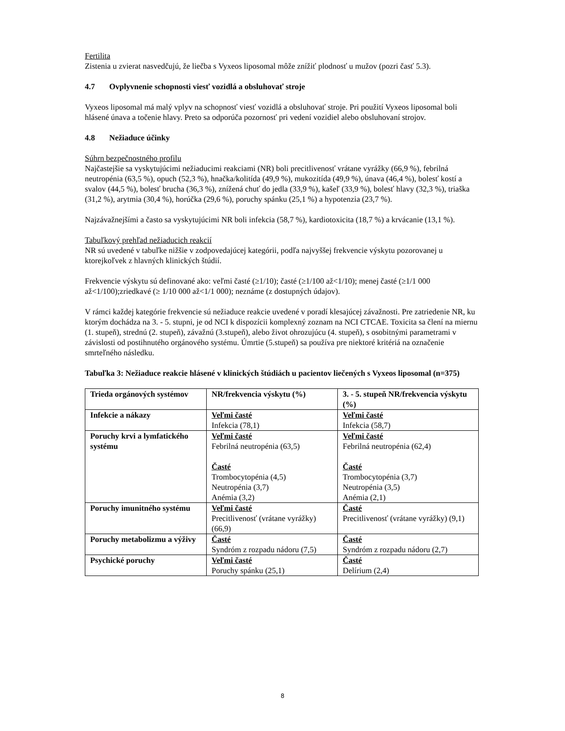Fertilita
Zistenia u zvierat nasvedčujú, že liečba s Vyxeos liposomal môže znížiť plodnosť u mužov (pozri časť 5.3).
4.7 Ovplyvnenie schopnosti viesť vozidlá a obsluhovať stroje
Vyxeos liposomal má malý vplyv na schopnosť viesť vozidlá a obsluhovať stroje. Pri použití Vyxeos liposomal boli hlásené únava a točenie hlavy. Preto sa odporúča pozornosť pri vedení vozidiel alebo obsluhovaní strojov.
4.8 Nežiaduce účinky
Súhrn bezpečnostného profilu
Najčastejšie sa vyskytujúcimi nežiaducimi reakciami (NR) boli precitlivenosť vrátane vyrážky (66,9 %), febrilná neutropénia (63,5 %), opuch (52,3 %), hnačka/kolitída (49,9 %), mukozitída (49,9 %), únava (46,4 %), bolesť kostí a svalov (44,5 %), bolesť brucha (36,3 %), znížená chuť do jedla (33,9 %), kašeľ (33,9 %), bolesť hlavy (32,3 %), triaška (31,2 %), arytmia (30,4 %), horúčka (29,6 %), poruchy spánku (25,1 %) a hypotenzia (23,7 %).
Najzávažnejšími a často sa vyskytujúcimi NR boli infekcia (58,7 %), kardiotoxicita (18,7 %) a krvácanie (13,1 %).
Tabuľkový prehľad nežiaducich reakcií
NR sú uvedené v tabuľke nižšie v zodpovedajúcej kategórii, podľa najvyššej frekvencie výskytu pozorovanej u ktorejkoľvek z hlavných klinických štúdií.
Frekvencie výskytu sú definované ako: veľmi časté (≥1/10); časté (≥1/100 až<1/10); menej časté (≥1/1 000 až<1/100);zriedkavé (≥ 1/10 000 až<1/1 000); neznáme (z dostupných údajov).
V rámci každej kategórie frekvencie sú nežiaduce reakcie uvedené v poradí klesajúcej závažnosti. Pre zatriedenie NR, ku ktorým dochádza na 3. - 5. stupni, je od NCI k dispozícii komplexný zoznam na NCI CTCAE. Toxicita sa člení na miernu (1. stupeň), strednú (2. stupeň), závažnú (3.stupeň), alebo život ohrozujúcu (4. stupeň), s osobitnými parametrami v závislosti od postihnutého orgánového systému. Úmrtie (5.stupeň) sa používa pre niektoré kritériá na označenie smrteľného následku.
Tabuľka 3: Nežiaduce reakcie hlásené v klinických štúdiách u pacientov liečených s Vyxeos liposomal (n=375)
| Trieda orgánových systémov | NR/frekvencia výskytu (%) | 3. - 5. stupeň NR/frekvencia výskytu (%) |
| Infekcie a nákazy | Veľmi časté Infekcia (78,1) | Veľmi časté Infekcia (58,7) |
| Poruchy krvi a lymfatického systému | Veľmi časté Febrilná neutropénia (63,5) Časté Trombocytopénia (4,5) Neutropénia (3,7) Anémia (3,2) | Veľmi časté Febrilná neutropénia (62,4) Časté Trombocytopénia (3,7) Neutropénia (3,5) Anémia (2,1) |
| Poruchy imunitného systému | Veľmi časté Precitlivenosť (vrátane vyrážky) (66,9) | Časté Precitlivenosť (vrátane vyrážky) (9,1) |
| Poruchy metabolizmu a výživy | Časté Syndróm z rozpadu nádoru (7,5) | Časté Syndróm z rozpadu nádoru (2,7) |
| Psychické poruchy | Veľmi časté Poruchy spánku (25,1) | Časté Delírium (2,4) |
8